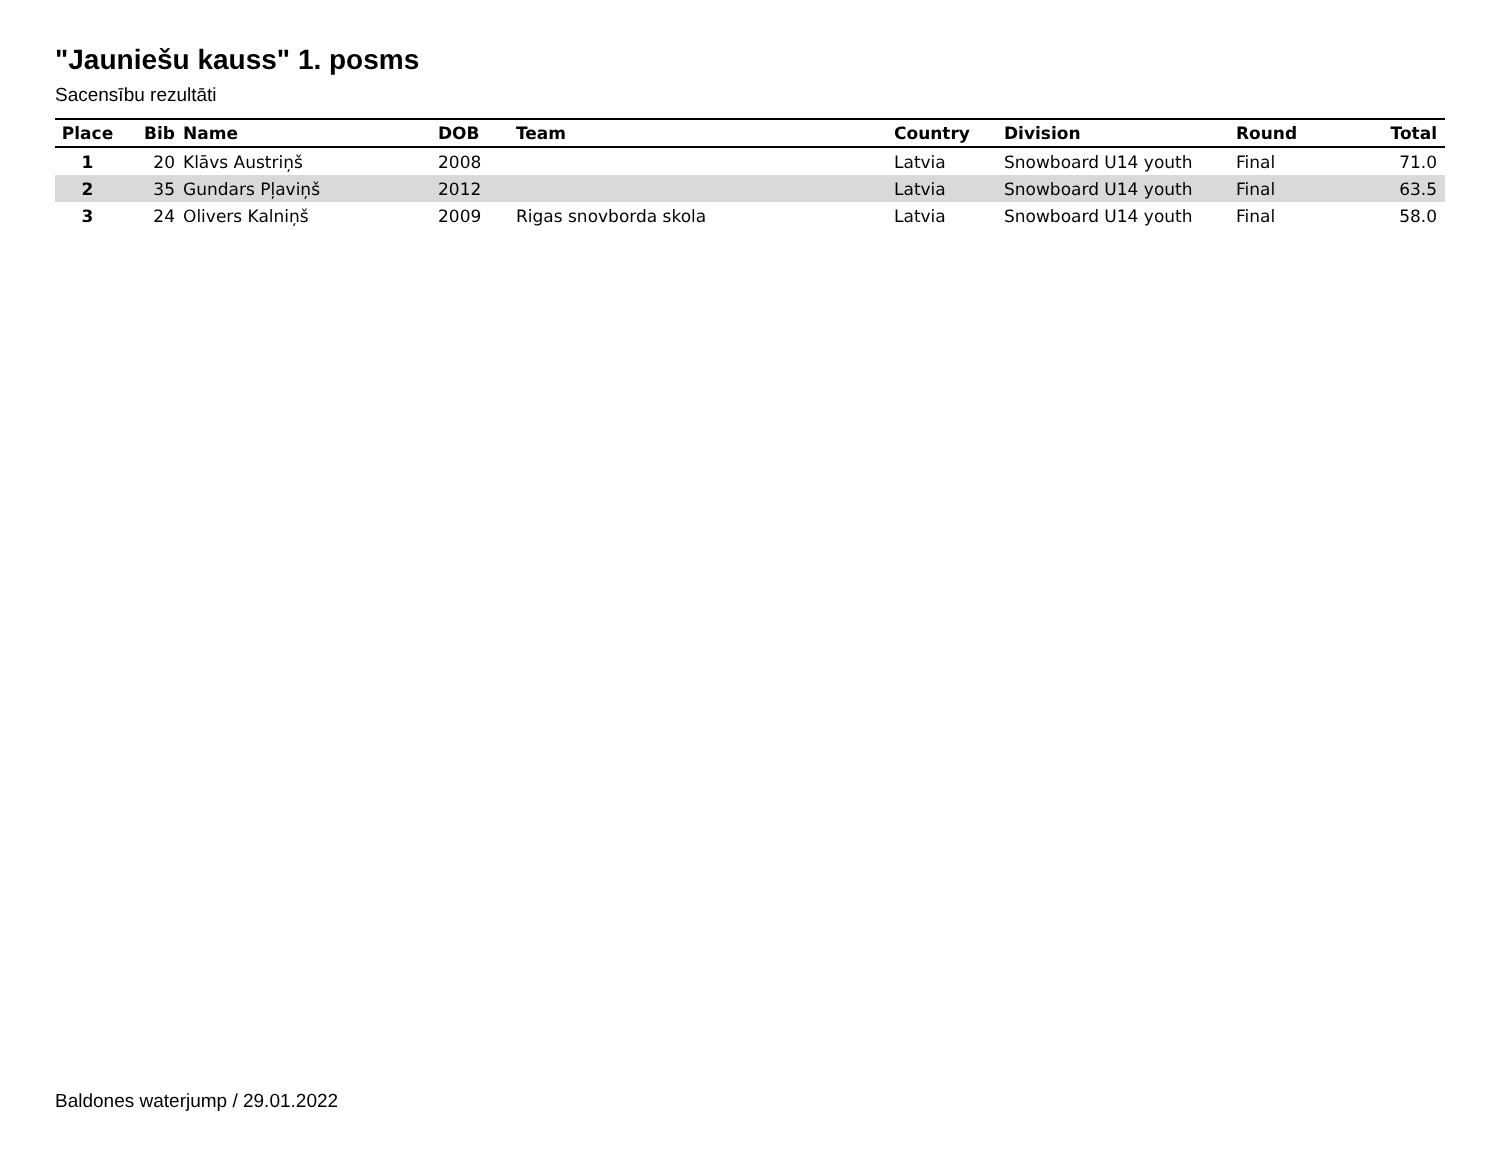"Jauniešu kauss" 1. posms
Sacensību rezultāti
| Place | Bib | Name | DOB | Team | Country | Division | Round | Total |
| --- | --- | --- | --- | --- | --- | --- | --- | --- |
| 1 | 20 | Klāvs Austriņš | 2008 | | Latvia | Snowboard U14 youth | Final | 71.0 |
| 2 | 35 | Gundars Pļaviņš | 2012 | | Latvia | Snowboard U14 youth | Final | 63.5 |
| 3 | 24 | Olivers Kalniņš | 2009 | Rigas snovborda skola | Latvia | Snowboard U14 youth | Final | 58.0 |
Baldones waterjump / 29.01.2022